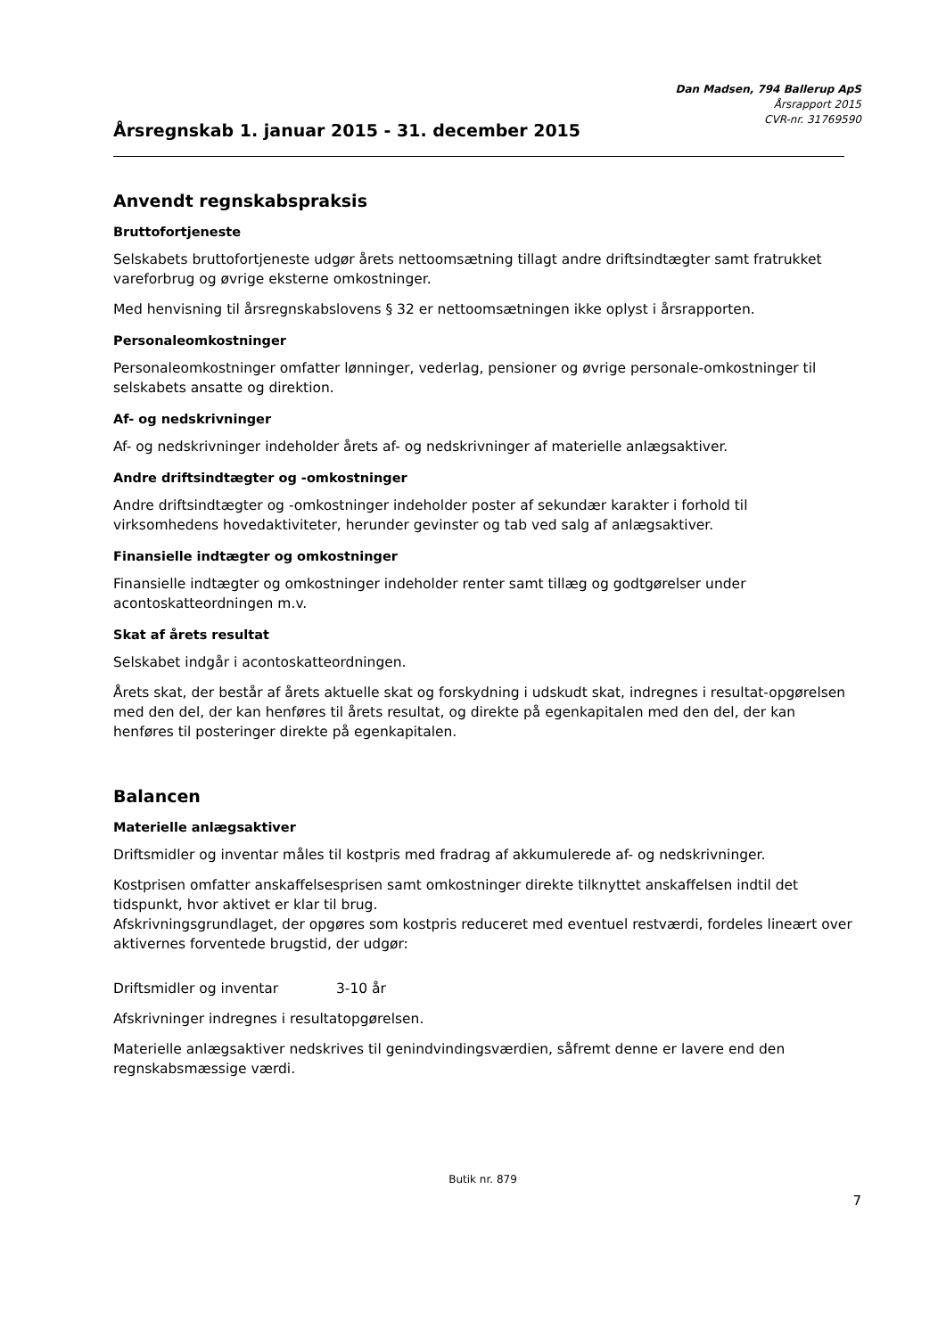Dan Madsen, 794 Ballerup ApS
Årsrapport 2015
CVR-nr. 31769590
Årsregnskab 1. januar 2015 - 31. december 2015
Anvendt regnskabspraksis
Bruttofortjeneste
Selskabets bruttofortjeneste udgør årets nettoomsætning tillagt andre driftsindtægter samt fratrukket vareforbrug og øvrige eksterne omkostninger.
Med henvisning til årsregnskabslovens § 32 er nettoomsætningen ikke oplyst i årsrapporten.
Personaleomkostninger
Personaleomkostninger omfatter lønninger, vederlag, pensioner og øvrige personale-omkostninger til selskabets ansatte og direktion.
Af- og nedskrivninger
Af- og nedskrivninger indeholder årets af- og nedskrivninger af materielle anlægsaktiver.
Andre driftsindtægter og -omkostninger
Andre driftsindtægter og -omkostninger indeholder poster af sekundær karakter i forhold til virksomhedens hovedaktiviteter, herunder gevinster og tab ved salg af anlægsaktiver.
Finansielle indtægter og omkostninger
Finansielle indtægter og omkostninger indeholder renter samt tillæg og godtgørelser under acontoskatteordningen m.v.
Skat af årets resultat
Selskabet indgår i acontoskatteordningen.
Årets skat, der består af årets aktuelle skat og forskydning i udskudt skat, indregnes i resultat-opgørelsen med den del, der kan henføres til årets resultat, og direkte på egenkapitalen med den del, der kan henføres til posteringer direkte på egenkapitalen.
Balancen
Materielle anlægsaktiver
Driftsmidler og inventar måles til kostpris med fradrag af akkumulerede af- og nedskrivninger.
Kostprisen omfatter anskaffelsesprisen samt omkostninger direkte tilknyttet anskaffelsen indtil det tidspunkt, hvor aktivet er klar til brug.
Afskrivningsgrundlaget, der opgøres som kostpris reduceret med eventuel restværdi, fordeles lineært over aktivernes forventede brugstid, der udgør:
Driftsmidler og inventar 3-10 år
Afskrivninger indregnes i resultatopgørelsen.
Materielle anlægsaktiver nedskrives til genindvindingsværdien, såfremt denne er lavere end den regnskabsmæssige værdi.
Butik nr. 879
7